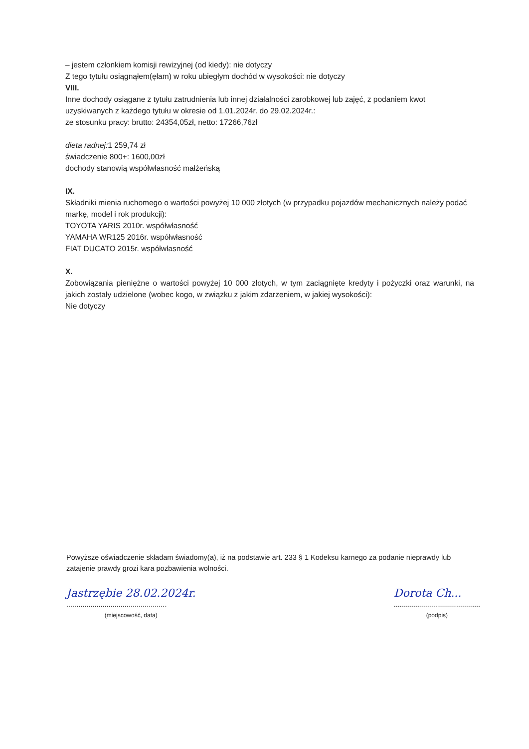– jestem członkiem komisji rewizyjnej (od kiedy): nie dotyczy
Z tego tytułu osiągnąłem(ęłam) w roku ubiegłym dochód w wysokości: nie dotyczy
VIII.
Inne dochody osiągane z tytułu zatrudnienia lub innej działalności zarobkowej lub zajęć, z podaniem kwot uzyskiwanych z każdego tytułu w okresie od 1.01.2024r. do 29.02.2024r.:
ze stosunku pracy: brutto: 24354,05zł, netto: 17266,76zł
dieta radnej: 1 259,74 zł
świadczenie 800+: 1600,00zł
dochody stanowią współwłasność małżeńską
IX.
Składniki mienia ruchomego o wartości powyżej 10 000 złotych (w przypadku pojazdów mechanicznych należy podać markę, model i rok produkcji):
TOYOTA YARIS 2010r. współwłasność
YAMAHA WR125 2016r. współwłasność
FIAT DUCATO 2015r. współwłasność
X.
Zobowiązania pieniężne o wartości powyżej 10 000 złotych, w tym zaciągnięte kredyty i pożyczki oraz warunki, na jakich zostały udzielone (wobec kogo, w związku z jakim zdarzeniem, w jakiej wysokości):
Nie dotyczy
Powyższe oświadczenie składam świadomy(a), iż na podstawie art. 233 § 1 Kodeksu karnego za podanie nieprawdy lub zatajenie prawdy grozi kara pozbawienia wolności.
Jastrzębie 28.02.2024r.
..................................................
(miejscowość, data)
Dorota Ch...
...........................................
(podpis)